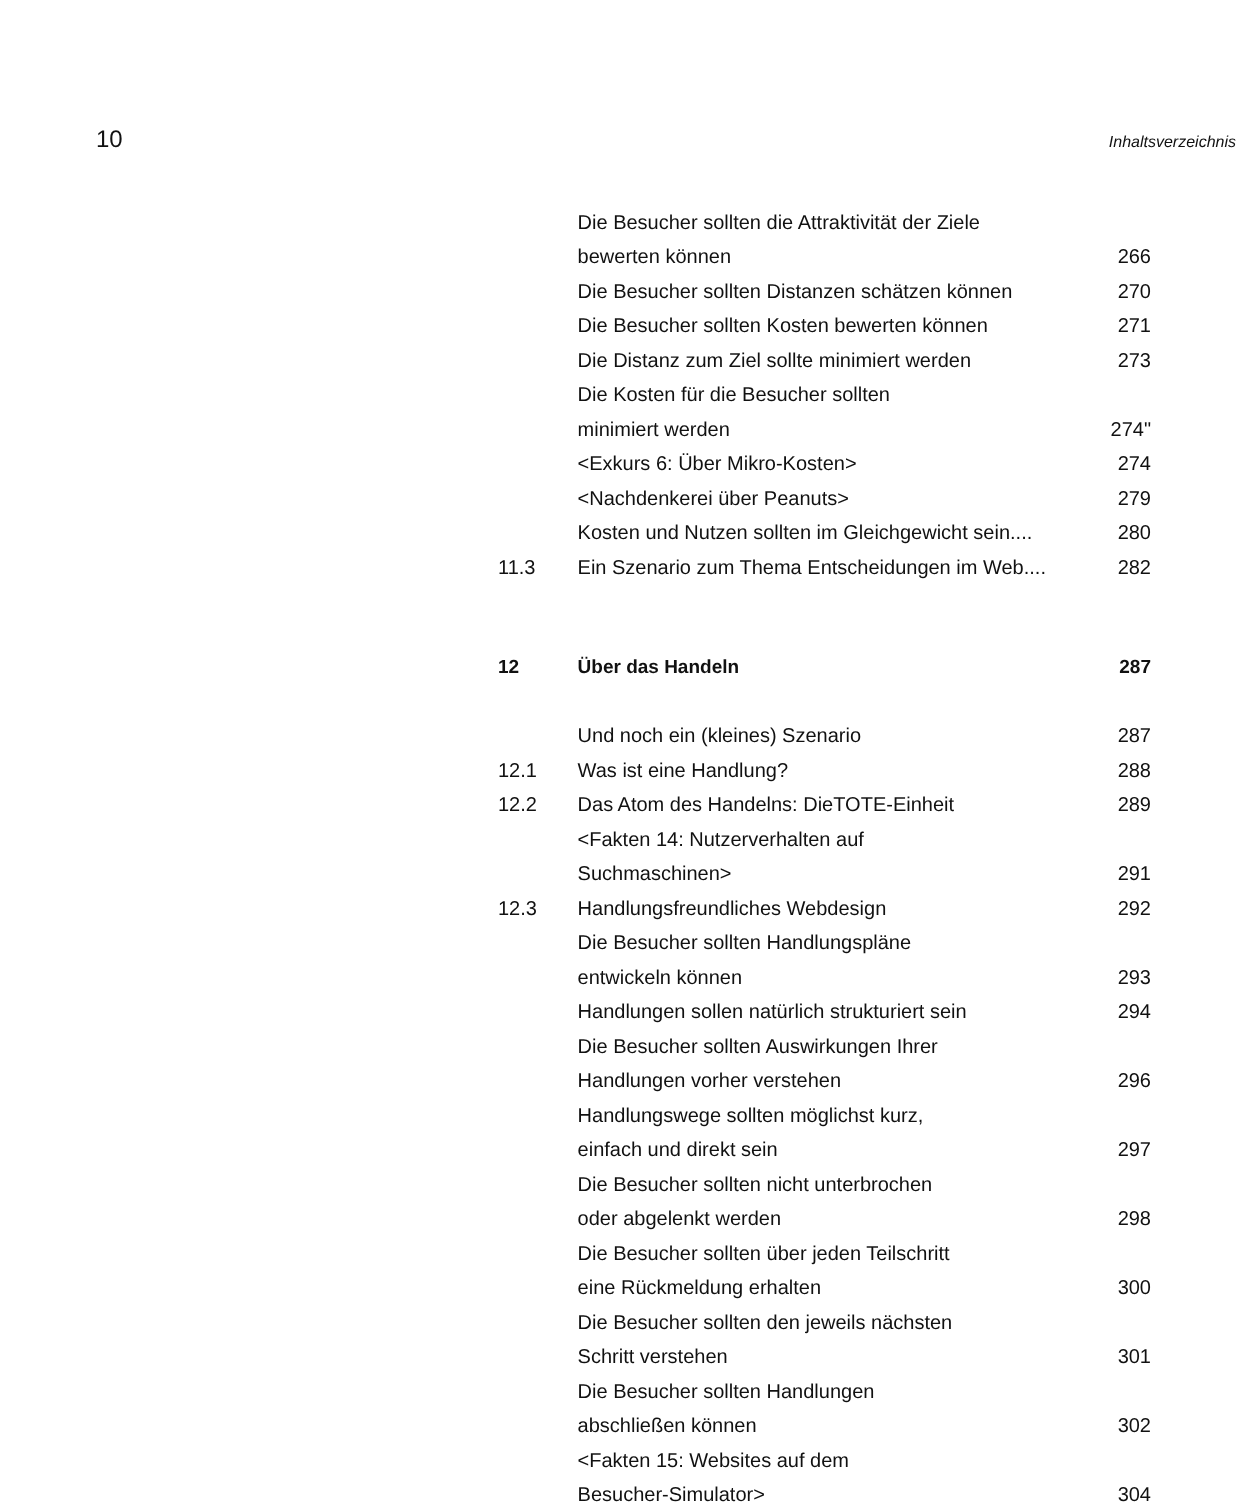10 Inhaltsverzeichnis
| | Die Besucher sollten die Attraktivität der Ziele | |
| | bewerten können | 266 |
| | Die Besucher sollten Distanzen schätzen können | 270 |
| | Die Besucher sollten Kosten bewerten können | 271 |
| | Die Distanz zum Ziel sollte minimiert werden | 273 |
| | Die Kosten für die Besucher sollten | |
| | minimiert werden | 274" |
| | <Exkurs 6: Über Mikro-Kosten> | 274 |
| | <Nachdenkerei über Peanuts> | 279 |
| | Kosten und Nutzen sollten im Gleichgewicht sein.... | 280 |
| 11.3 | Ein Szenario zum Thema Entscheidungen im Web.... | 282 |
| 12 | Über das Handeln | 287 |
| | Und noch ein (kleines) Szenario | 287 |
| 12.1 | Was ist eine Handlung? | 288 |
| 12.2 | Das Atom des Handelns: DieTOTE-Einheit | 289 |
| | <Fakten 14: Nutzerverhalten auf | |
| | Suchmaschinen> | 291 |
| 12.3 | Handlungsfreundliches Webdesign | 292 |
| | Die Besucher sollten Handlungspläne | |
| | entwickeln können | 293 |
| | Handlungen sollen natürlich strukturiert sein | 294 |
| | Die Besucher sollten Auswirkungen Ihrer | |
| | Handlungen vorher verstehen | 296 |
| | Handlungswege sollten möglichst kurz, | |
| | einfach und direkt sein | 297 |
| | Die Besucher sollten nicht unterbrochen | |
| | oder abgelenkt werden | 298 |
| | Die Besucher sollten über jeden Teilschritt | |
| | eine Rückmeldung erhalten | 300 |
| | Die Besucher sollten den jeweils nächsten | |
| | Schritt verstehen | 301 |
| | Die Besucher sollten Handlungen | |
| | abschließen können | 302 |
| | <Fakten 15: Websites auf dem | |
| | Besucher-Simulator> | 304 |